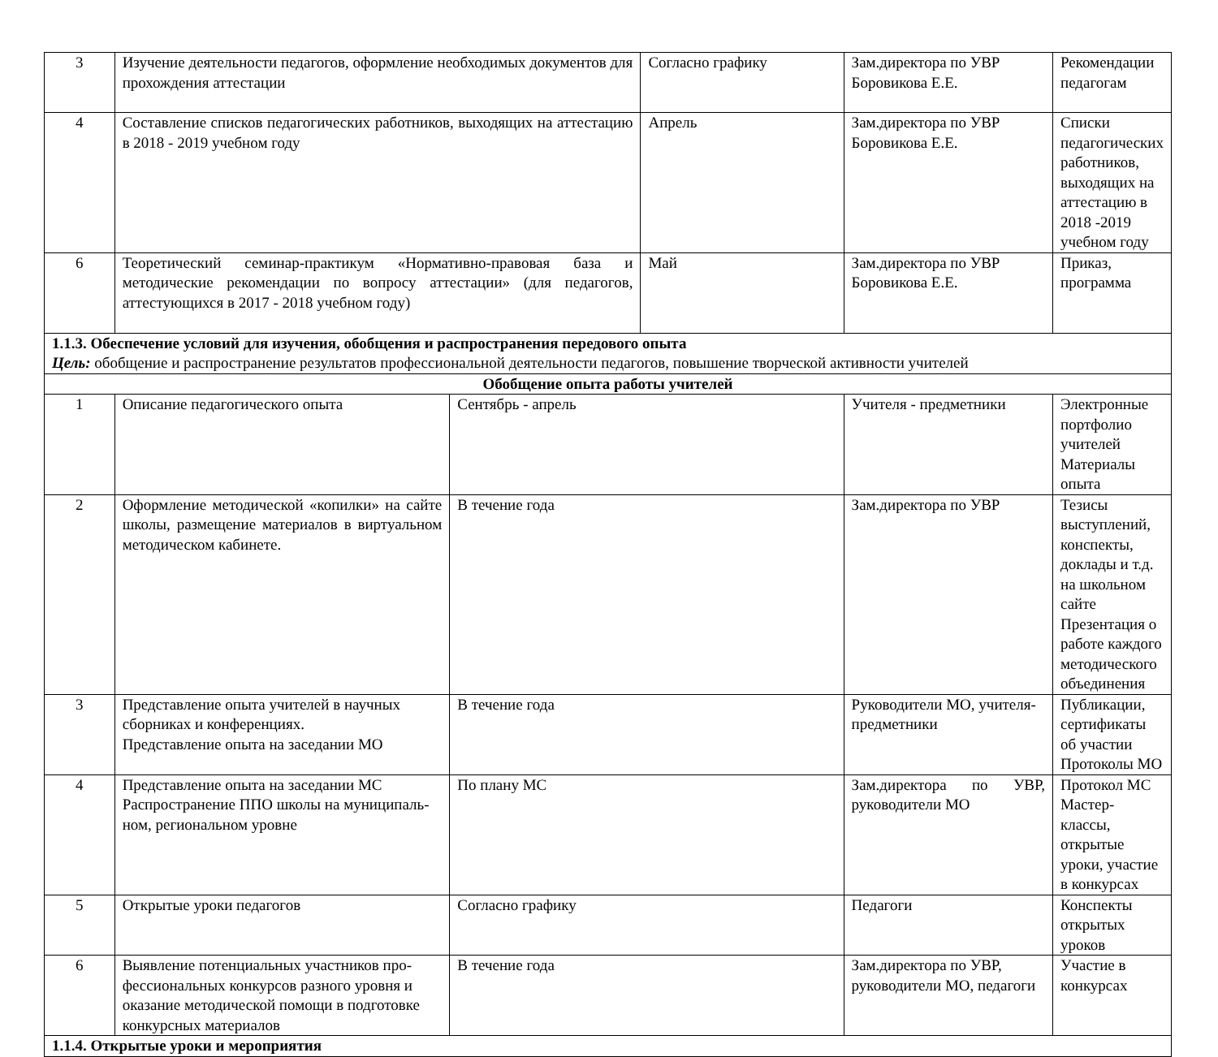| 3 | Изучение деятельности педагогов, оформление необходимых документов для прохождения аттестации | | Согласно графику | Зам.директора по УВР Боровикова Е.Е. | Рекомендации педагогам |
| 4 | Составление списков педагогических работников, выходящих на аттестацию в 2018 - 2019 учебном году | | Апрель | Зам.директора по УВР Боровикова Е.Е. | Списки педагогических работников, выходящих на аттестацию в 2018 -2019 учебном году |
| 6 | Теоретический семинар-практикум «Нормативно-правовая база и методические рекомендации по вопросу аттестации» (для педагогов, аттестующихся в 2017 - 2018 учебном году) | | Май | Зам.директора по УВР Боровикова Е.Е. | Приказ, программа |
| 1.1.3. Обеспечение условий для изучения, обобщения и распространения передового опыта Цель: обобщение и распространение результатов профессиональной деятельности педагогов, повышение творческой активности учителей | | | | | |
| Обобщение опыта работы учителей | | | | | |
| 1 | Описание педагогического опыта | Сентябрь - апрель | | Учителя - предметники | Электронные портфолио учителей Материалы опыта |
| 2 | Оформление методической «копилки» на сайте школы, размещение материалов в виртуальном методическом кабинете. | В течение года | | Зам.директора по УВР | Тезисы выступлений, конспекты, доклады и т.д. на школьном сайте Презентация о работе каждого методического объединения |
| 3 | Представление опыта учителей в научных сборниках и конференциях. Представление опыта на заседании МО | В течение года | | Руководители МО, учителя-предметники | Публикации, сертификаты об участии Протоколы МО |
| 4 | Представление опыта на заседании МС Распространение ППО школы на муниципаль-ном, региональном уровне | По плану МС | | Зам.директора по УВР, руководители МО | Протокол МС Мастер-классы, открытые уроки, участие в конкурсах |
| 5 | Открытые уроки педагогов | Согласно графику | | Педагоги | Конспекты открытых уроков |
| 6 | Выявление потенциальных участников про-фессиональных конкурсов разного уровня и оказание методической помощи в подготовке конкурсных материалов | В течение года | | Зам.директора по УВР, руководители МО, педагоги | Участие в конкурсах |
| 1.1.4. Открытые уроки и мероприятия | | | | | |